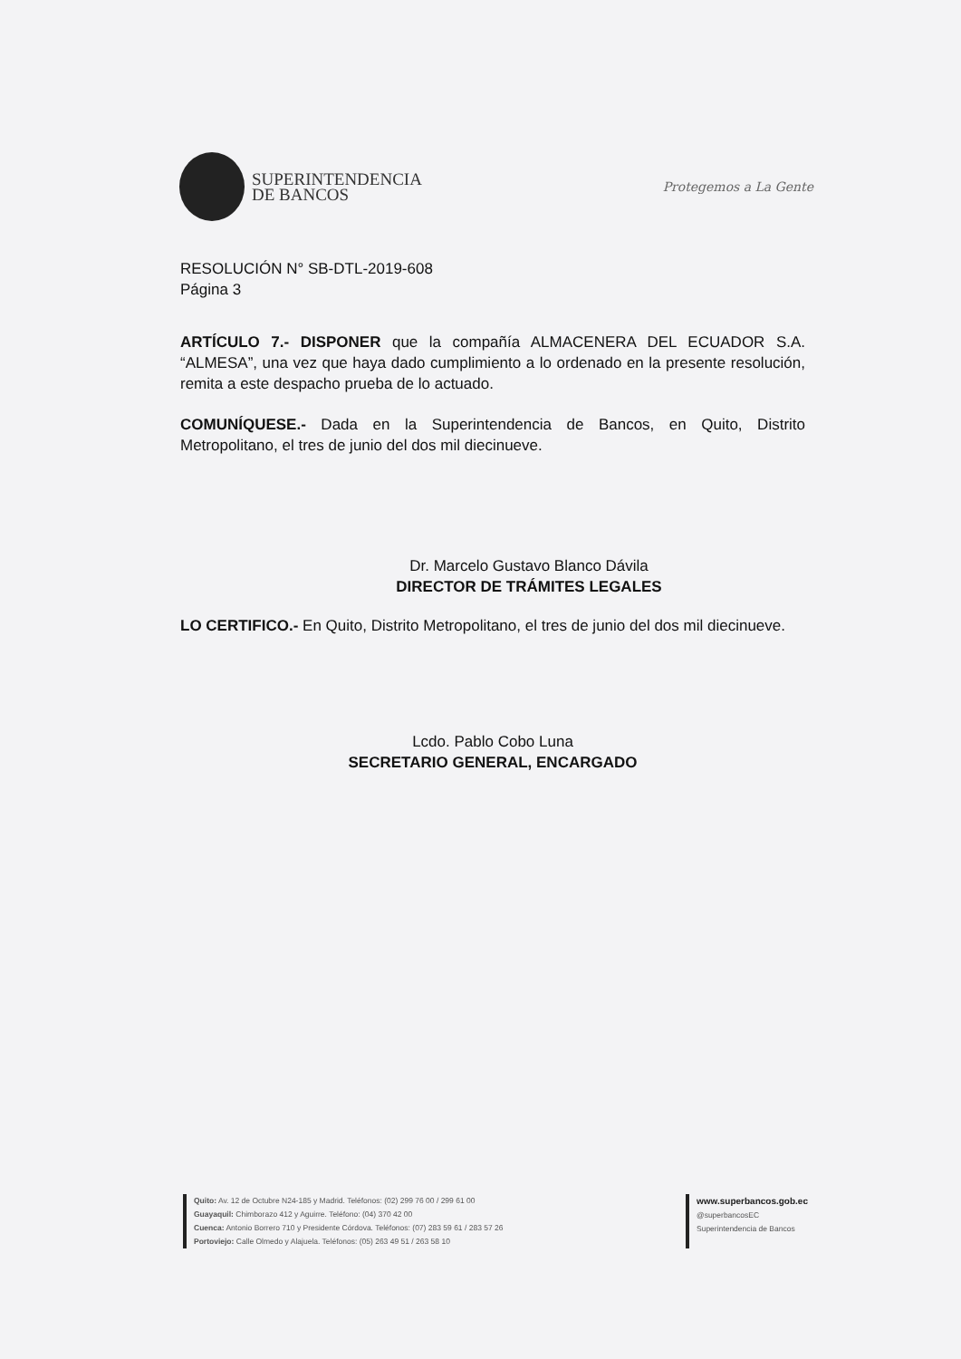SUPERINTENDENCIA
DE BANCOS
Protegemos a La Gente
RESOLUCIÓN N° SB-DTL-2019-608
Página 3
ARTÍCULO 7.- DISPONER que la compañía ALMACENERA DEL ECUADOR S.A. “ALMESA”, una vez que haya dado cumplimiento a lo ordenado en la presente resolución, remita a este despacho prueba de lo actuado.
COMUNÍQUESE.- Dada en la Superintendencia de Bancos, en Quito, Distrito Metropolitano, el tres de junio del dos mil diecinueve.
Dr. Marcelo Gustavo Blanco Dávila
DIRECTOR DE TRÁMITES LEGALES
LO CERTIFICO.- En Quito, Distrito Metropolitano, el tres de junio del dos mil diecinueve.
Lcdo. Pablo Cobo Luna
SECRETARIO GENERAL, ENCARGADO
Quito: Av. 12 de Octubre N24-185 y Madrid. Teléfonos: (02) 299 76 00 / 299 61 00
Guayaquil: Chimborazo 412 y Aguirre. Teléfono: (04) 370 42 00
Cuenca: Antonio Borrero 710 y Presidente Córdova. Teléfonos: (07) 283 59 61 / 283 57 26
Portoviejo: Calle Olmedo y Alajuela. Teléfonos: (05) 263 49 51 / 263 58 10
www.superbancos.gob.ec
@superbancosEC
Superintendencia de Bancos